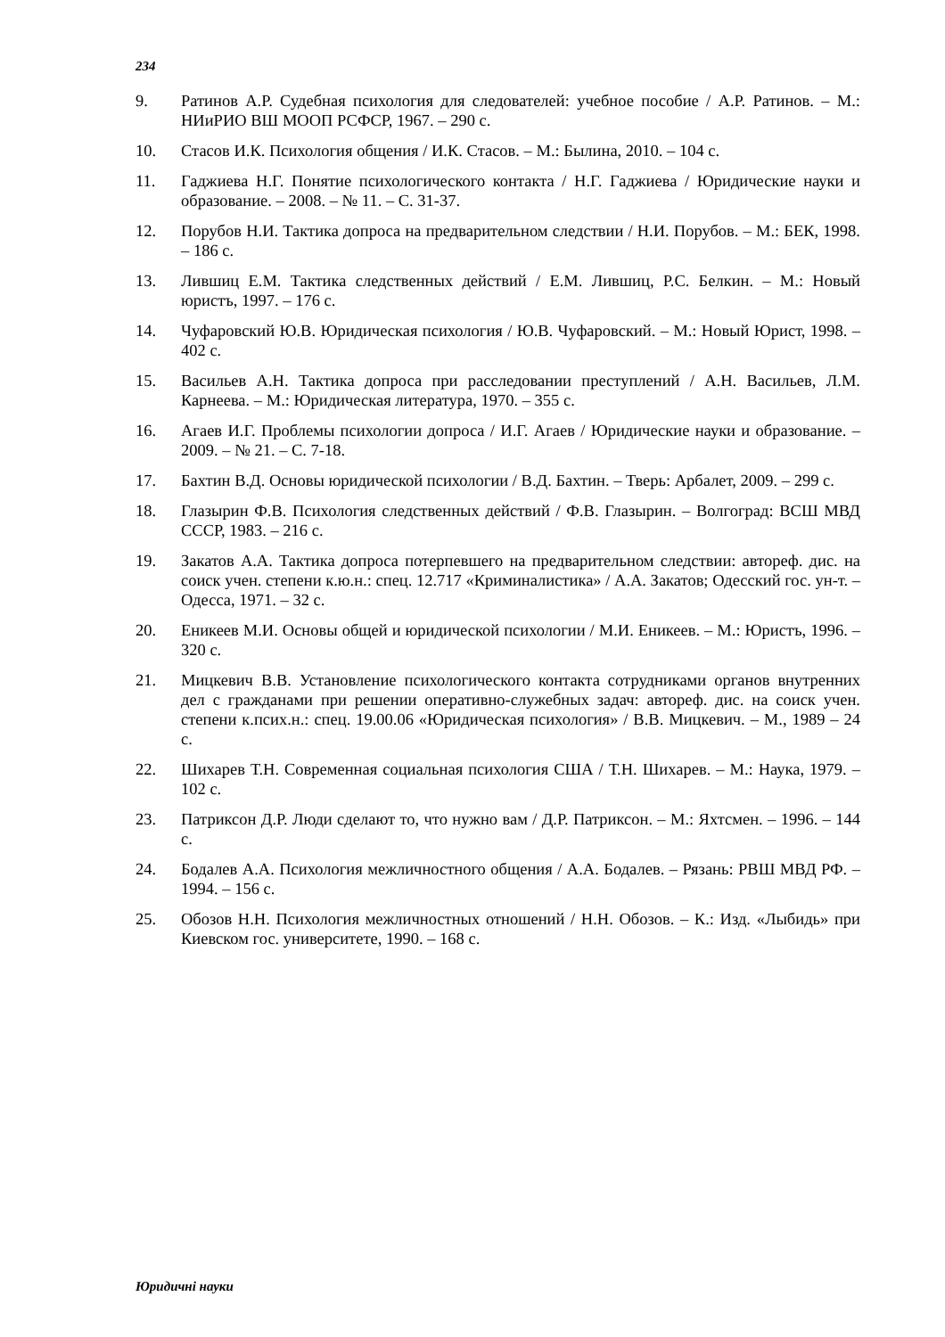234
9. Ратинов А.Р. Судебная психология для следователей: учебное пособие / А.Р. Ратинов. – М.: НИиРИО ВШ МООП РСФСР, 1967. – 290 с.
10. Стасов И.К. Психология общения / И.К. Стасов. – М.: Былина, 2010. – 104 с.
11. Гаджиева Н.Г. Понятие психологического контакта / Н.Г. Гаджиева / Юридические науки и образование. – 2008. – № 11. – С. 31-37.
12. Порубов Н.И. Тактика допроса на предварительном следствии / Н.И. Порубов. – М.: БЕК, 1998. – 186 с.
13. Лившиц Е.М. Тактика следственных действий / Е.М. Лившиц, Р.С. Белкин. – М.: Новый юристъ, 1997. – 176 с.
14. Чуфаровский Ю.В. Юридическая психология / Ю.В. Чуфаровский. – М.: Новый Юрист, 1998. – 402 с.
15. Васильев А.Н. Тактика допроса при расследовании преступлений / А.Н. Васильев, Л.М. Карнеева. – М.: Юридическая литература, 1970. – 355 с.
16. Агаев И.Г. Проблемы психологии допроса / И.Г. Агаев / Юридические науки и образование. – 2009. – № 21. – С. 7-18.
17. Бахтин В.Д. Основы юридической психологии / В.Д. Бахтин. – Тверь: Арбалет, 2009. – 299 с.
18. Глазырин Ф.В. Психология следственных действий / Ф.В. Глазырин. – Волгоград: ВСШ МВД СССР, 1983. – 216 с.
19. Закатов А.А. Тактика допроса потерпевшего на предварительном следствии: автореф. дис. на соиск учен. степени к.ю.н.: спец. 12.717 «Криминалистика» / А.А. Закатов; Одесский гос. ун-т. – Одесса, 1971. – 32 с.
20. Еникеев М.И. Основы общей и юридической психологии / М.И. Еникеев. – М.: Юристъ, 1996. – 320 с.
21. Мицкевич В.В. Установление психологического контакта сотрудниками органов внутренних дел с гражданами при решении оперативно-служебных задач: автореф. дис. на соиск учен. степени к.псих.н.: спец. 19.00.06 «Юридическая психология» / В.В. Мицкевич. – М., 1989 – 24 с.
22. Шихарев Т.Н. Современная социальная психология США / Т.Н. Шихарев. – М.: Наука, 1979. – 102 с.
23. Патриксон Д.Р. Люди сделают то, что нужно вам / Д.Р. Патриксон. – М.: Яхтсмен. – 1996. – 144 с.
24. Бодалев А.А. Психология межличностного общения / А.А. Бодалев. – Рязань: РВШ МВД РФ. – 1994. – 156 с.
25. Обозов Н.Н. Психология межличностных отношений / Н.Н. Обозов. – К.: Изд. «Лыбидь» при Киевском гос. университете, 1990. – 168 с.
Юридичні науки